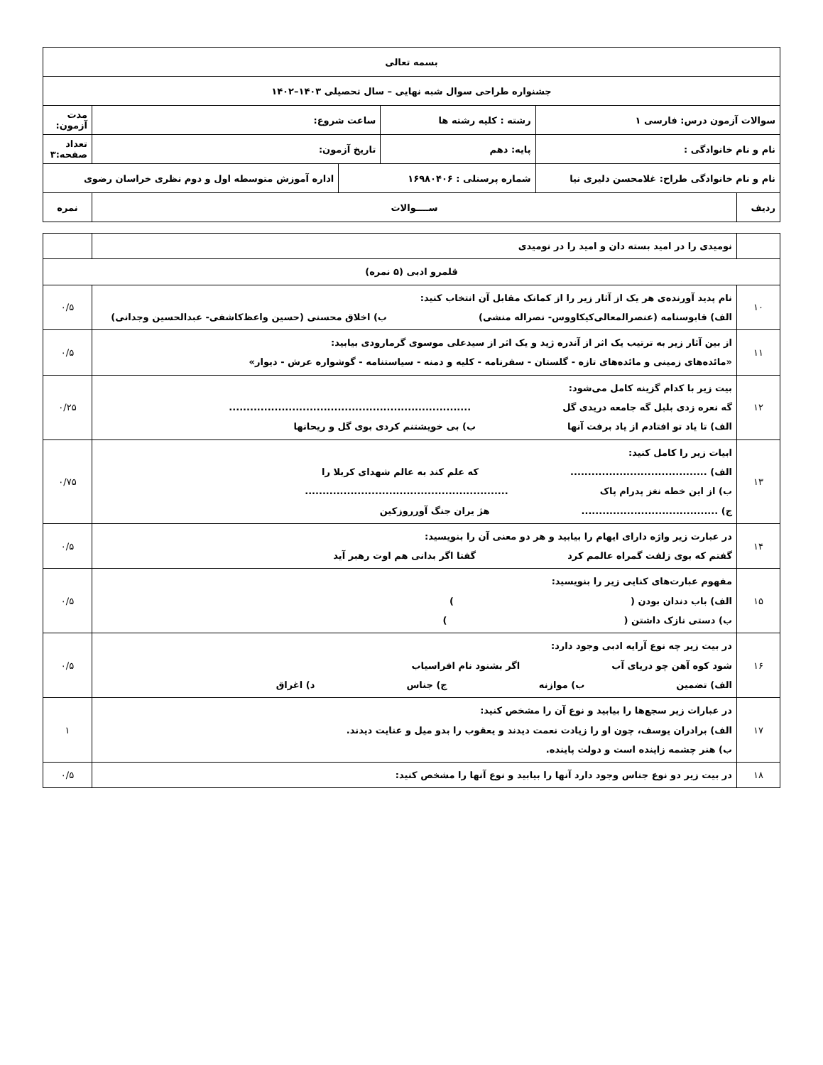| بسمه تعالی | | | | | |
| جشنواره طراحی سوال شبه نهایی – سال تحصیلی ۱۴۰۳–۱۴۰۲ | | | | | |
| سوالات آزمون درس: فارسی ۱ | | رشته : کلیه رشته ها | ساعت شروع: | | مدت آزمون: |
| نام و نام خانوادگی : | | پایه: دهم | تاریخ آزمون: | | تعداد صفحه:۳ |
| نام و نام خانوادگی طراح: غلامحسن دلیری نیا | | شماره پرسنلی : ۱۶۹۸۰۴۰۶ | | اداره آموزش متوسطه اول و دوم نظری خراسان رضوی | |
| ردیف | ســــوالات | | | | نمره |
| | نومیدی را در امید بسته دان و امید را در نومیدی | |
| قلمرو ادبی (۵ نمره) | | |
| ۱۰ | نام پدید آورنده‌ی هر یک از آثار زیر را از کمانک مقابل آن انتخاب کنید: الف) قابوسنامه (عنصرالمعالی‌کیکاووس- نصراله منشی) ب) اخلاق محسنی (حسین واعظ‌کاشفی- عبدالحسین وجدانی) | ۰/۵ |
| ۱۱ | از بین آثار زیر به ترتیب یک اثر از آندره ژید و یک اثر از سیدعلی موسوی گرمارودی بیابید: «مائده‌های زمینی و مائده‌های تازه - گلستان - سفرنامه - کلیه و دمنه - سیاستنامه - گوشواره عرش - دیوار» | ۰/۵ |
| ۱۲ | بیت زیر با کدام گزینه کامل می‌شود: گه نعره زدی بلبل گه جامعه دریدی گل ..................................................................... الف) تا یاد تو افتادم از یاد برفت آنها ب) بی خویشتنم کردی بوی گل و ریحانها | ۰/۲۵ |
| ۱۳ | ابیات زیر را کامل کنید: الف) ....................................... که علم کند به عالم شهدای کربلا را ب) از این خطه نغز پدرام پاک .......................................................... ج) ....................................... هژ یران جنگ آورروزکین | ۰/۷۵ |
| ۱۴ | در عبارت زیر واژه دارای ایهام را بیابید و هر دو معنی آن را بنویسید: گفتم که بوی زلفت گمراه عالمم کرد گفتا اگر بدانی هم اوت رهبر آید | ۰/۵ |
| ۱۵ | مفهوم عبارت‌های کنایی زیر را بنویسید: الف) باب دندان بودن ( ) ب) دستی نازک داشتن ( ) | ۰/۵ |
| ۱۶ | در بیت زیر چه نوع آرایه ادبی وجود دارد: شود کوه آهن چو دریای آب اگر بشنود نام افراسیاب الف) تضمین ب) موازنه ج) جناس د) اغراق | ۰/۵ |
| ۱۷ | در عبارات زیر سجع‌ها را بیابید و نوع آن را مشخص کنید: الف) برادران یوسف، چون او را زیادت نعمت دیدند و یعقوب را بدو میل و عنایت دیدند. ب) هنر چشمه زاینده است و دولت پاینده. | ۱ |
| ۱۸ | در بیت زیر دو نوع جناس وجود دارد آنها را بیابید و نوع آنها را مشخص کنید: | ۰/۵ |